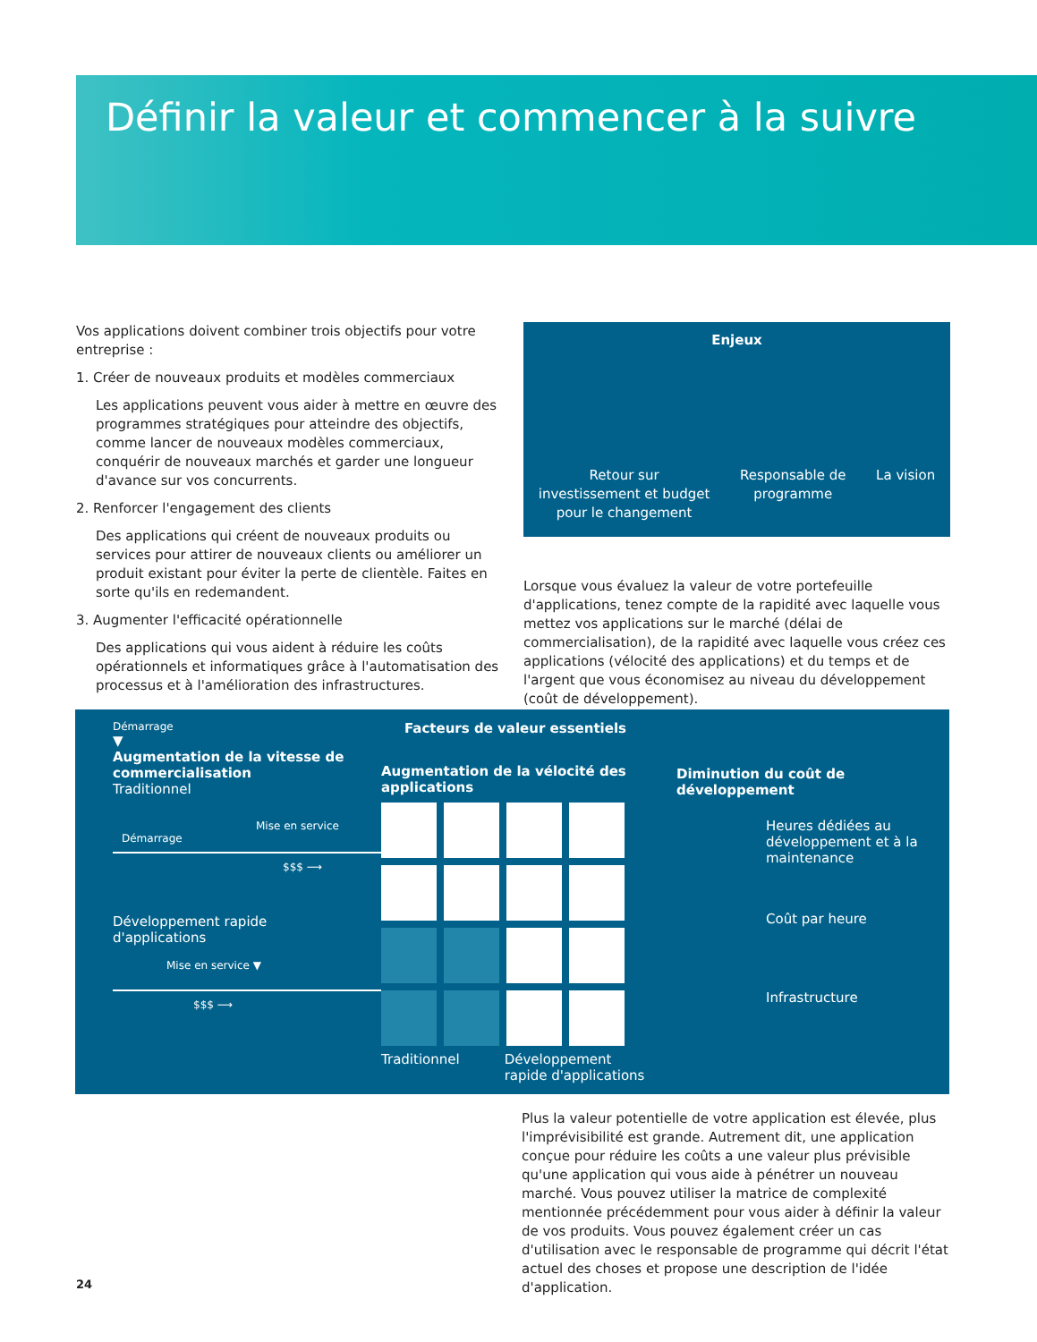Définir la valeur et commencer à la suivre
Vos applications doivent combiner trois objectifs pour votre entreprise :
1. Créer de nouveaux produits et modèles commerciaux
Les applications peuvent vous aider à mettre en œuvre des programmes stratégiques pour atteindre des objectifs, comme lancer de nouveaux modèles commerciaux, conquérir de nouveaux marchés et garder une longueur d'avance sur vos concurrents.
2. Renforcer l'engagement des clients
Des applications qui créent de nouveaux produits ou services pour attirer de nouveaux clients ou améliorer un produit existant pour éviter la perte de clientèle. Faites en sorte qu'ils en redemandent.
3. Augmenter l'efficacité opérationnelle
Des applications qui vous aident à réduire les coûts opérationnels et informatiques grâce à l'automatisation des processus et à l'amélioration des infrastructures.
Enjeux
Retour sur
investissement et budget
pour le changement
Responsable de
programme
La vision
Lorsque vous évaluez la valeur de votre portefeuille d'applications, tenez compte de la rapidité avec laquelle vous mettez vos applications sur le marché (délai de commercialisation), de la rapidité avec laquelle vous créez ces applications (vélocité des applications) et du temps et de l'argent que vous économisez au niveau du développement (coût de développement).
Démarrage
▼
Augmentation de la vitesse de commercialisation
Traditionnel
Mise en service
Démarrage
$$$ ⟶
Développement rapide
d'applications
Mise en service ▼
$$$ ⟶
Facteurs de valeur essentiels
Augmentation de la vélocité des applications
Traditionnel Développement
rapide d'applications
Diminution du coût de développement
Heures dédiées au développement et à la maintenance
Coût par heure
Infrastructure
Plus la valeur potentielle de votre application est élevée, plus l'imprévisibilité est grande. Autrement dit, une application conçue pour réduire les coûts a une valeur plus prévisible qu'une application qui vous aide à pénétrer un nouveau marché. Vous pouvez utiliser la matrice de complexité mentionnée précédemment pour vous aider à définir la valeur de vos produits. Vous pouvez également créer un cas d'utilisation avec le responsable de programme qui décrit l'état actuel des choses et propose une description de l'idée d'application.
24